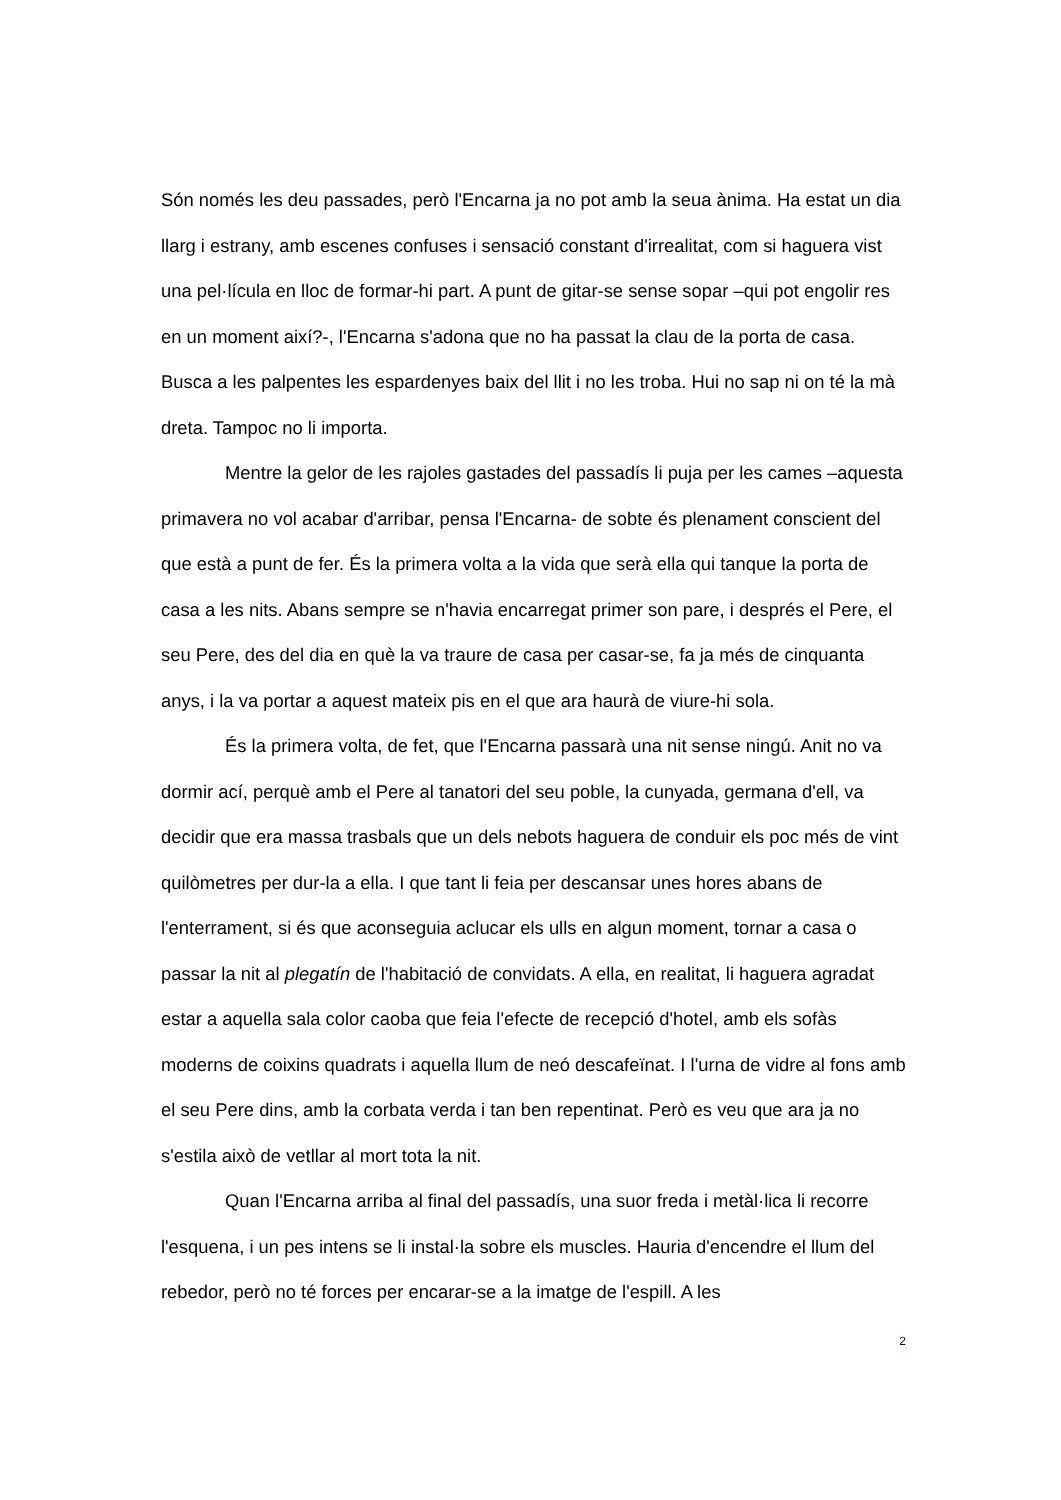Són només les deu passades, però l'Encarna ja no pot amb la seua ànima. Ha estat un dia llarg i estrany, amb escenes confuses i sensació constant d'irrealitat, com si haguera vist una pel·lícula en lloc de formar-hi part. A punt de gitar-se sense sopar –qui pot engolir res en un moment així?-, l'Encarna s'adona que no ha passat la clau de la porta de casa. Busca a les palpentes les espardenyes baix del llit i no les troba. Hui no sap ni on té la mà dreta. Tampoc no li importa.
Mentre la gelor de les rajoles gastades del passadís li puja per les cames –aquesta primavera no vol acabar d'arribar, pensa l'Encarna- de sobte és plenament conscient del que està a punt de fer. És la primera volta a la vida que serà ella qui tanque la porta de casa a les nits. Abans sempre se n'havia encarregat primer son pare, i després el Pere, el seu Pere, des del dia en què la va traure de casa per casar-se, fa ja més de cinquanta anys, i la va portar a aquest mateix pis en el que ara haurà de viure-hi sola.
És la primera volta, de fet, que l'Encarna passarà una nit sense ningú. Anit no va dormir ací, perquè amb el Pere al tanatori del seu poble, la cunyada, germana d'ell, va decidir que era massa trasbals que un dels nebots haguera de conduir els poc més de vint quilòmetres per dur-la a ella. I que tant li feia per descansar unes hores abans de l'enterrament, si és que aconseguia aclucar els ulls en algun moment, tornar a casa o passar la nit al plegatín de l'habitació de convidats. A ella, en realitat, li haguera agradat estar a aquella sala color caoba que feia l'efecte de recepció d'hotel, amb els sofàs moderns de coixins quadrats i aquella llum de neó descafeïnat. I l'urna de vidre al fons amb el seu Pere dins, amb la corbata verda i tan ben repentinat. Però es veu que ara ja no s'estila això de vetllar al mort tota la nit.
Quan l'Encarna arriba al final del passadís, una suor freda i metàl·lica li recorre l'esquena, i un pes intens se li instal·la sobre els muscles. Hauria d'encendre el llum del rebedor, però no té forces per encarar-se a la imatge de l'espill. A les
2